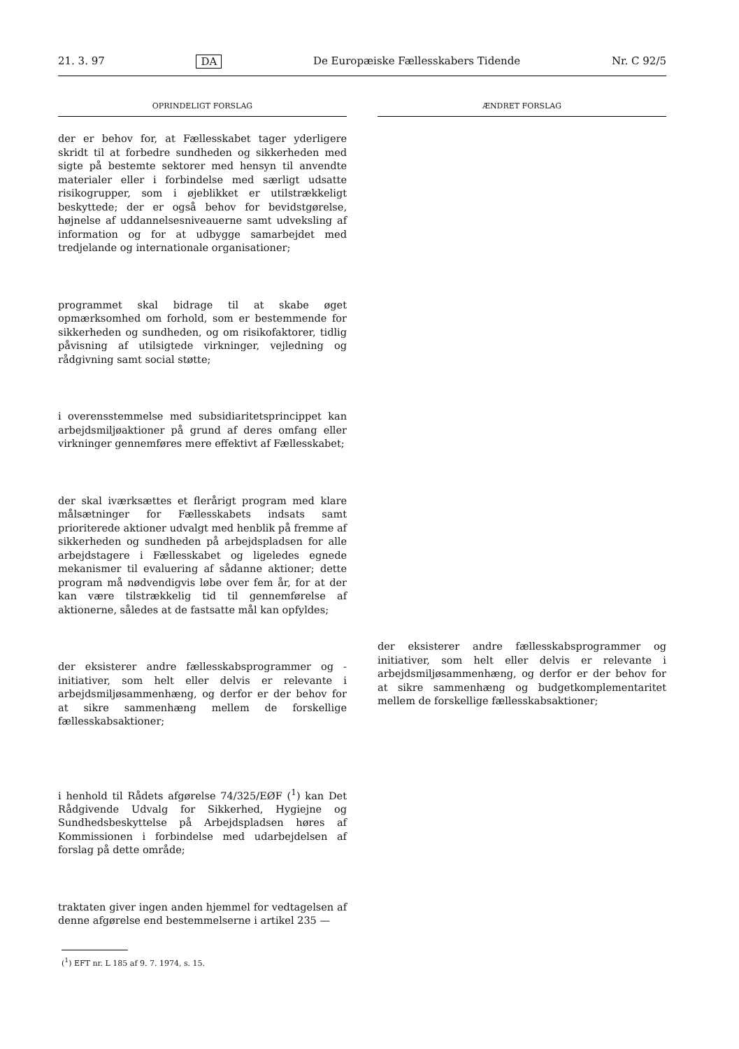21. 3. 97 DA De Europæiske Fællesskabers Tidende Nr. C 92/5
OPRINDELIGT FORSLAG
der er behov for, at Fællesskabet tager yderligere skridt til at forbedre sundheden og sikkerheden med sigte på bestemte sektorer med hensyn til anvendte materialer eller i forbindelse med særligt udsatte risikogrupper, som i øjeblikket er utilstrækkeligt beskyttede; der er også behov for bevidstgørelse, højnelse af uddannelsesniveauerne samt udveksling af information og for at udbygge samarbejdet med tredjelande og internationale organisationer;
programmet skal bidrage til at skabe øget opmærksomhed om forhold, som er bestemmende for sikkerheden og sundheden, og om risikofaktorer, tidlig påvisning af utilsigtede virkninger, vejledning og rådgivning samt social støtte;
i overensstemmelse med subsidiaritetsprincippet kan arbejdsmiljøaktioner på grund af deres omfang eller virkninger gennemføres mere effektivt af Fællesskabet;
der skal iværksættes et flerårigt program med klare målsætninger for Fællesskabets indsats samt prioriterede aktioner udvalgt med henblik på fremme af sikkerheden og sundheden på arbejdspladsen for alle arbejdstagere i Fællesskabet og ligeledes egnede mekanismer til evaluering af sådanne aktioner; dette program må nødvendigvis løbe over fem år, for at der kan være tilstrækkelig tid til gennemførelse af aktionerne, således at de fastsatte mål kan opfyldes;
der eksisterer andre fællesskabsprogrammer og -initiativer, som helt eller delvis er relevante i arbejdsmiljøsammenhæng, og derfor er der behov for at sikre sammenhæng mellem de forskellige fællesskabsaktioner;
i henhold til Rådets afgørelse 74/325/EØF (<sup>1</sup>) kan Det Rådgivende Udvalg for Sikkerhed, Hygiejne og Sundhedsbeskyttelse på Arbejdspladsen høres af Kommissionen i forbindelse med udarbejdelsen af forslag på dette område;
traktaten giver ingen anden hjemmel for vedtagelsen af denne afgørelse end bestemmelserne i artikel 235 —
ÆNDRET FORSLAG
der eksisterer andre fællesskabsprogrammer og initiativer, som helt eller delvis er relevante i arbejdsmiljøsammenhæng, og derfor er der behov for at sikre sammenhæng og budgetkomplementaritet mellem de forskellige fællesskabsaktioner;
(<sup>1</sup>) EFT nr. L 185 af 9. 7. 1974, s. 15.